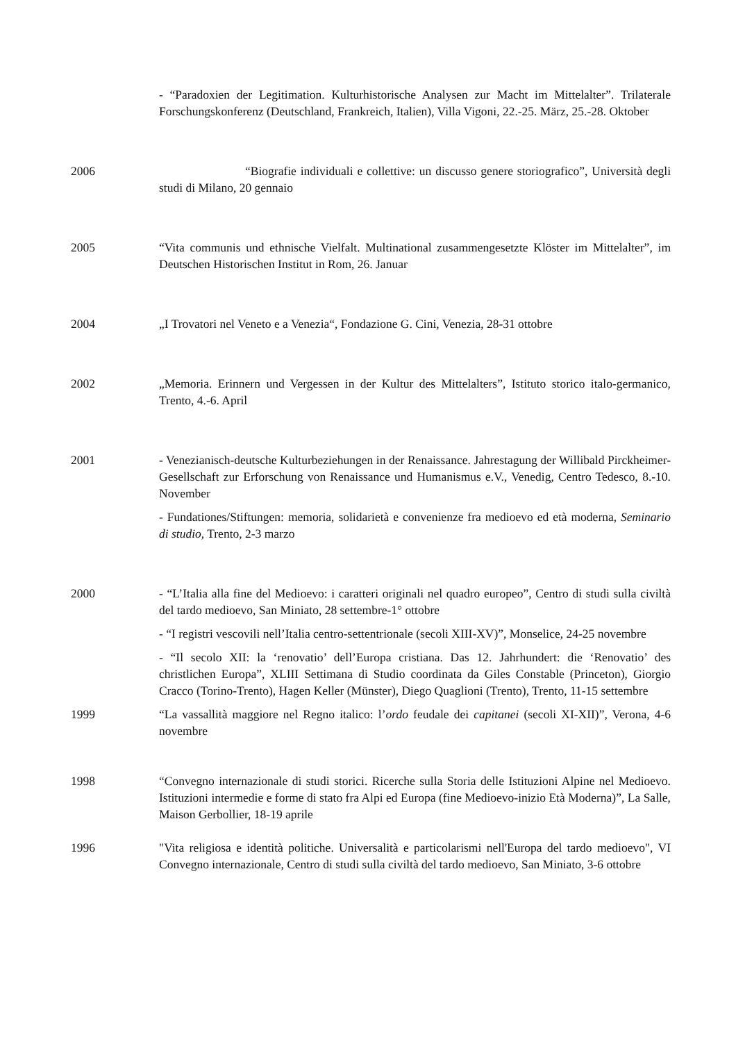- “Paradoxien der Legitimation. Kulturhistorische Analysen zur Macht im Mittelalter”. Trilaterale Forschungskonferenz (Deutschland, Frankreich, Italien), Villa Vigoni, 22.-25. März, 25.-28. Oktober
2006 “Biografie individuali e collettive: un discusso genere storiografico”, Università degli studi di Milano, 20 gennaio
2005 “Vita communis und ethnische Vielfalt. Multinational zusammengesetzte Klöster im Mittelalter”, im Deutschen Historischen Institut in Rom, 26. Januar
2004 „I Trovatori nel Veneto e a Venezia“, Fondazione G. Cini, Venezia, 28-31 ottobre
2002 „Memoria. Erinnern und Vergessen in der Kultur des Mittelalters”, Istituto storico italo-germanico, Trento, 4.-6. April
2001 - Venezianisch-deutsche Kulturbeziehungen in der Renaissance. Jahrestagung der Willibald Pirckheimer-Gesellschaft zur Erforschung von Renaissance und Humanismus e.V., Venedig, Centro Tedesco, 8.-10. November
- Fundationes/Stiftungen: memoria, solidarietà e convenienze fra medioevo ed età moderna, Seminario di studio, Trento, 2-3 marzo
2000 - “L’Italia alla fine del Medioevo: i caratteri originali nel quadro europeo”, Centro di studi sulla civiltà del tardo medioevo, San Miniato, 28 settembre-1° ottobre
- “I registri vescovili nell’Italia centro-settentrionale (secoli XIII-XV)”, Monselice, 24-25 novembre
- “Il secolo XII: la ‘renovatio’ dell’Europa cristiana. Das 12. Jahrhundert: die ‘Renovatio’ des christlichen Europa”, XLIII Settimana di Studio coordinata da Giles Constable (Princeton), Giorgio Cracco (Torino-Trento), Hagen Keller (Münster), Diego Quaglioni (Trento), Trento, 11-15 settembre
1999 “La vassallità maggiore nel Regno italico: l’ordo feudale dei capitanei (secoli XI-XII)”, Verona, 4-6 novembre
1998 “Convegno internazionale di studi storici. Ricerche sulla Storia delle Istituzioni Alpine nel Medioevo. Istituzioni intermedie e forme di stato fra Alpi ed Europa (fine Medioevo-inizio Età Moderna)”, La Salle, Maison Gerbollier, 18-19 aprile
1996 "Vita religiosa e identità politiche. Universalità e particolarismi nell'Europa del tardo medioevo", VI Convegno internazionale, Centro di studi sulla civiltà del tardo medioevo, San Miniato, 3-6 ottobre